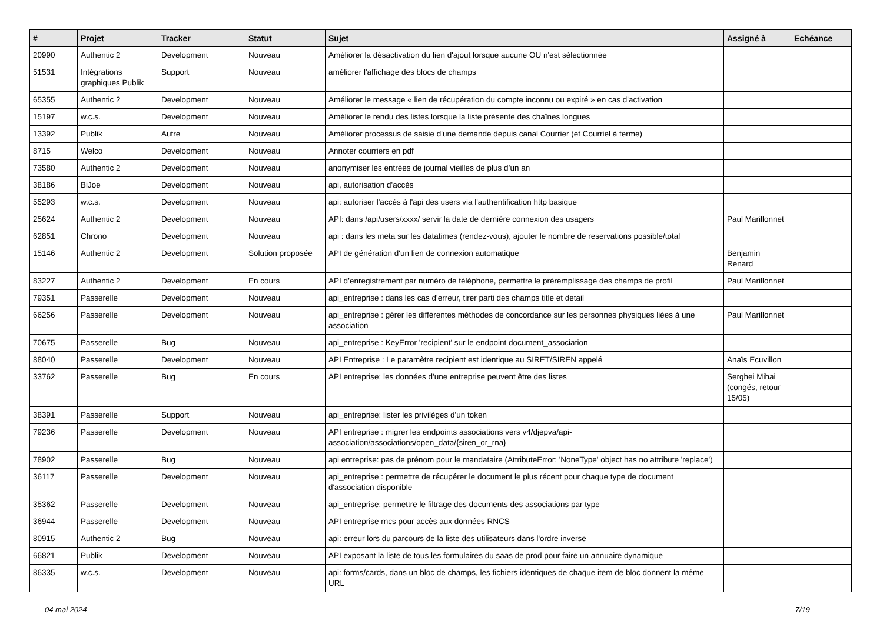| # | Projet | Tracker | Statut | Sujet | Assigné à | Echéance |
| --- | --- | --- | --- | --- | --- | --- |
| 20990 | Authentic 2 | Development | Nouveau | Améliorer la désactivation du lien d'ajout lorsque aucune OU n'est sélectionnée | | |
| 51531 | Intégrations graphiques Publik | Support | Nouveau | améliorer l'affichage des blocs de champs | | |
| 65355 | Authentic 2 | Development | Nouveau | Améliorer le message « lien de récupération du compte inconnu ou expiré » en cas d'activation | | |
| 15197 | w.c.s. | Development | Nouveau | Améliorer le rendu des listes lorsque la liste présente des chaînes longues | | |
| 13392 | Publik | Autre | Nouveau | Améliorer processus de saisie d'une demande depuis canal Courrier (et Courriel à terme) | | |
| 8715 | Welco | Development | Nouveau | Annoter courriers en pdf | | |
| 73580 | Authentic 2 | Development | Nouveau | anonymiser les entrées de journal vieilles de plus d’un an | | |
| 38186 | BiJoe | Development | Nouveau | api, autorisation d'accès | | |
| 55293 | w.c.s. | Development | Nouveau | api: autoriser l'accès à l'api des users via l'authentification http basique | | |
| 25624 | Authentic 2 | Development | Nouveau | API: dans /api/users/xxxx/ servir la date de dernière connexion des usagers | Paul Marillonnet | |
| 62851 | Chrono | Development | Nouveau | api : dans les meta sur les datatimes (rendez-vous), ajouter le nombre de reservations possible/total | | |
| 15146 | Authentic 2 | Development | Solution proposée | API de génération d'un lien de connexion automatique | Benjamin Renard | |
| 83227 | Authentic 2 | Development | En cours | API d’enregistrement par numéro de téléphone, permettre le préremplissage des champs de profil | Paul Marillonnet | |
| 79351 | Passerelle | Development | Nouveau | api_entreprise : dans les cas d'erreur, tirer parti des champs title et detail | | |
| 66256 | Passerelle | Development | Nouveau | api_entreprise : gérer les différentes méthodes de concordance sur les personnes physiques liées à une association | Paul Marillonnet | |
| 70675 | Passerelle | Bug | Nouveau | api_entreprise : KeyError 'recipient' sur le endpoint document_association | | |
| 88040 | Passerelle | Development | Nouveau | API Entreprise : Le paramètre recipient est identique au SIRET/SIREN appelé | Anaïs Ecuvillon | |
| 33762 | Passerelle | Bug | En cours | API entreprise: les données d'une entreprise peuvent être des listes | Serghei Mihai (congés, retour 15/05) | |
| 38391 | Passerelle | Support | Nouveau | api_entreprise: lister les privilèges d'un token | | |
| 79236 | Passerelle | Development | Nouveau | API entreprise : migrer les endpoints associations vers v4/djepva/api-association/associations/open_data/{siren_or_rna} | | |
| 78902 | Passerelle | Bug | Nouveau | api entreprise: pas de prénom pour le mandataire (AttributeError: 'NoneType' object has no attribute 'replace') | | |
| 36117 | Passerelle | Development | Nouveau | api_entreprise : permettre de récupérer le document le plus récent pour chaque type de document d'association disponible | | |
| 35362 | Passerelle | Development | Nouveau | api_entreprise: permettre le filtrage des documents des associations par type | | |
| 36944 | Passerelle | Development | Nouveau | API entreprise rncs pour accès aux données RNCS | | |
| 80915 | Authentic 2 | Bug | Nouveau | api: erreur lors du parcours de la liste des utilisateurs dans l'ordre inverse | | |
| 66821 | Publik | Development | Nouveau | API exposant la liste de tous les formulaires du saas de prod pour faire un annuaire dynamique | | |
| 86335 | w.c.s. | Development | Nouveau | api: forms/cards, dans un bloc de champs, les fichiers identiques de chaque item de bloc donnent la même URL | | |
04 mai 2024 7/19